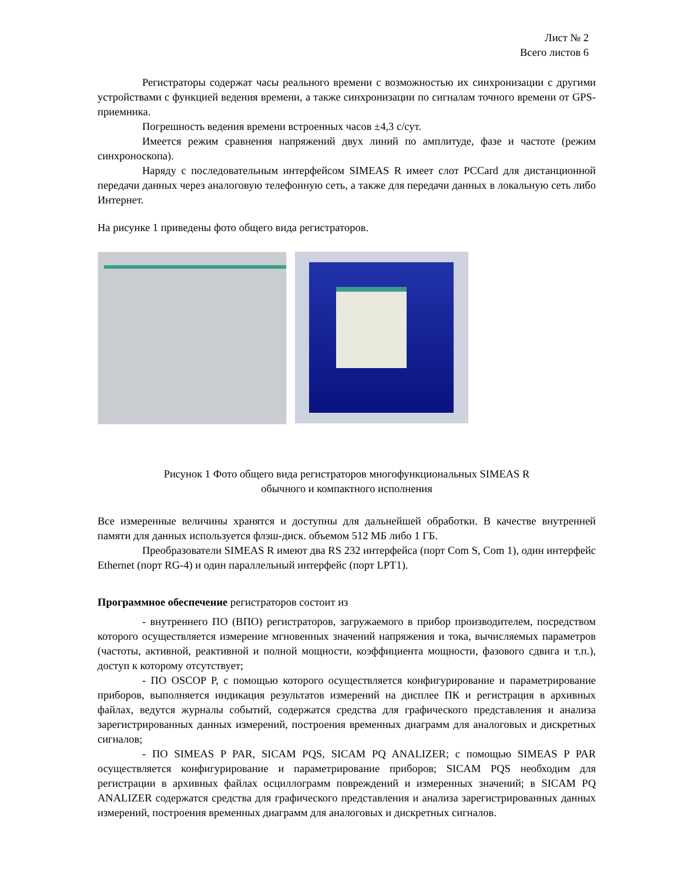Лист № 2
Всего листов 6
Регистраторы содержат часы реального времени с возможностью их синхронизации с другими устройствами с функцией ведения времени, а также синхронизации по сигналам точного времени от GPS-приемника.
Погрешность ведения времени встроенных часов ±4,3 с/сут.
Имеется режим сравнения напряжений двух линий по амплитуде, фазе и частоте (режим синхроноскопа).
Наряду с последовательным интерфейсом SIMEAS R имеет слот PCCard для дистанционной передачи данных через аналоговую телефонную сеть, а также для передачи данных в локальную сеть либо Интернет.
На рисунке 1 приведены фото общего вида регистраторов.
Рисунок 1 Фото общего вида регистраторов многофункциональных SIMEAS R
обычного и компактного исполнения
Все измеренные величины хранятся и доступны для дальнейшей обработки. В качестве внутренней памяти для данных используется флэш-диск. объемом 512 МБ либо 1 ГБ.
Преобразователи SIMEAS R имеют два RS 232 интерфейса (порт Com S, Com 1), один интерфейс Ethernet (порт RG-4) и один параллельный интерфейс (порт LPT1).
Программное обеспечение регистраторов состоит из
- внутреннего ПО (ВПО) регистраторов, загружаемого в прибор производителем, посредством которого осуществляется измерение мгновенных значений напряжения и тока, вычисляемых параметров (частоты, активной, реактивной и полной мощности, коэффициента мощности, фазового сдвига и т.п.), доступ к которому отсутствует;
- ПО OSCOP P, с помощью которого осуществляется конфигурирование и параметрирование приборов, выполняется индикация результатов измерений на дисплее ПК и регистрация в архивных файлах, ведутся журналы событий, содержатся средства для графического представления и анализа зарегистрированных данных измерений, построения временных диаграмм для аналоговых и дискретных сигналов;
- ПО SIMEAS P PAR, SICAM PQS, SICAM PQ ANALIZER; с помощью SIMEAS P PAR осуществляется конфигурирование и параметрирование приборов; SICAM PQS необходим для регистрации в архивных файлах осциллограмм повреждений и измеренных значений; в SICAM PQ ANALIZER содержатся средства для графического представления и анализа зарегистрированных данных измерений, построения временных диаграмм для аналоговых и дискретных сигналов.